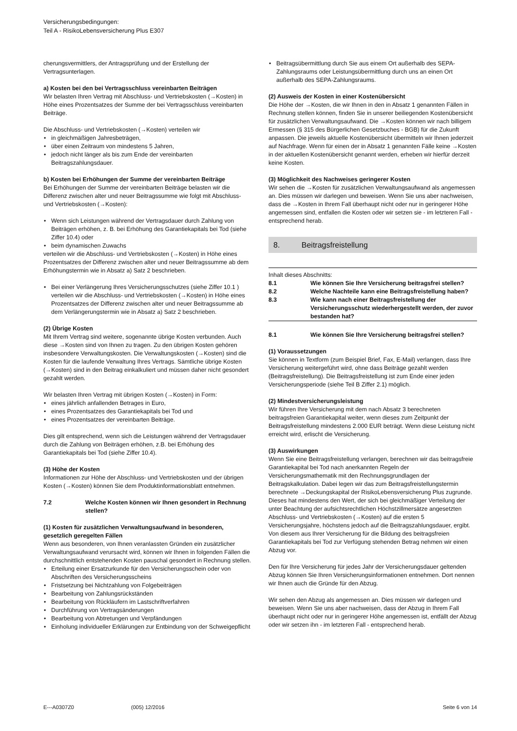Versicherungsbedingungen:
Teil A - RisikoLebensversicherung Plus E307
cherungsvermittlers, der Antragsprüfung und der Erstellung der Vertragsunterlagen.
a) Kosten bei den bei Vertragsschluss vereinbarten Beiträgen
Wir belasten Ihren Vertrag mit Abschluss- und Vertriebskosten (→Kosten) in Höhe eines Prozentsatzes der Summe der bei Vertragsschluss vereinbarten Beiträge.
Die Abschluss- und Vertriebskosten (→Kosten) verteilen wir
in gleichmäßigen Jahresbeträgen,
über einen Zeitraum von mindestens 5 Jahren,
jedoch nicht länger als bis zum Ende der vereinbarten Beitragszahlungsdauer.
b) Kosten bei Erhöhungen der Summe der vereinbarten Beiträge
Bei Erhöhungen der Summe der vereinbarten Beiträge belasten wir die Differenz zwischen alter und neuer Beitragssumme wie folgt mit Abschluss- und Vertriebskosten (→Kosten):
Wenn sich Leistungen während der Vertragsdauer durch Zahlung von Beiträgen erhöhen, z. B. bei Erhöhung des Garantiekapitals bei Tod (siehe Ziffer 10.4) oder
beim dynamischen Zuwachs
verteilen wir die Abschluss- und Vertriebskosten (→Kosten) in Höhe eines Prozentsatzes der Differenz zwischen alter und neuer Beitragssumme ab dem Erhöhungstermin wie in Absatz a) Satz 2 beschrieben.
Bei einer Verlängerung Ihres Versicherungsschutzes (siehe Ziffer 10.1 ) verteilen wir die Abschluss- und Vertriebskosten (→Kosten) in Höhe eines Prozentsatzes der Differenz zwischen alter und neuer Beitragssumme ab dem Verlängerungstermin wie in Absatz a) Satz 2 beschrieben.
(2) Übrige Kosten
Mit Ihrem Vertrag sind weitere, sogenannte übrige Kosten verbunden. Auch diese →Kosten sind von Ihnen zu tragen. Zu den übrigen Kosten gehören insbesondere Verwaltungskosten. Die Verwaltungskosten (→Kosten) sind die Kosten für die laufende Verwaltung Ihres Vertrags. Sämtliche übrige Kosten (→Kosten) sind in den Beitrag einkalkuliert und müssen daher nicht gesondert gezahlt werden.
Wir belasten Ihren Vertrag mit übrigen Kosten (→Kosten) in Form:
eines jährlich anfallenden Betrages in Euro,
eines Prozentsatzes des Garantiekapitals bei Tod und
eines Prozentsatzes der vereinbarten Beiträge.
Dies gilt entsprechend, wenn sich die Leistungen während der Vertragsdauer durch die Zahlung von Beiträgen erhöhen, z.B. bei Erhöhung des Garantiekapitals bei Tod (siehe Ziffer 10.4).
(3) Höhe der Kosten
Informationen zur Höhe der Abschluss- und Vertriebskosten und der übrigen Kosten (→Kosten) können Sie dem Produktinformationsblatt entnehmen.
7.2 Welche Kosten können wir Ihnen gesondert in Rechnung stellen?
(1) Kosten für zusätzlichen Verwaltungsaufwand in besonderen, gesetzlich geregelten Fällen
Wenn aus besonderen, von Ihnen veranlassten Gründen ein zusätzlicher Verwaltungsaufwand verursacht wird, können wir Ihnen in folgenden Fällen die durchschnittlich entstehenden Kosten pauschal gesondert in Rechnung stellen.
Erteilung einer Ersatzurkunde für den Versicherungsschein oder von Abschriften des Versicherungsscheins
Fristsetzung bei Nichtzahlung von Folgebeiträgen
Bearbeitung von Zahlungsrückständen
Bearbeitung von Rückläufern im Lastschriftverfahren
Durchführung von Vertragsänderungen
Bearbeitung von Abtretungen und Verpfändungen
Einholung individueller Erklärungen zur Entbindung von der Schweigepflicht
Beitragsübermittlung durch Sie aus einem Ort außerhalb des SEPA-Zahlungsraums oder Leistungsübermittlung durch uns an einen Ort außerhalb des SEPA-Zahlungsraums.
(2) Ausweis der Kosten in einer Kostenübersicht
Die Höhe der →Kosten, die wir Ihnen in den in Absatz 1 genannten Fällen in Rechnung stellen können, finden Sie in unserer beiliegenden Kostenübersicht für zusätzlichen Verwaltungsaufwand. Die →Kosten können wir nach billigem Ermessen (§ 315 des Bürgerlichen Gesetzbuches - BGB) für die Zukunft anpassen. Die jeweils aktuelle Kostenübersicht übermitteln wir Ihnen jederzeit auf Nachfrage. Wenn für einen der in Absatz 1 genannten Fälle keine →Kosten in der aktuellen Kostenübersicht genannt werden, erheben wir hierfür derzeit keine Kosten.
(3) Möglichkeit des Nachweises geringerer Kosten
Wir sehen die →Kosten für zusätzlichen Verwaltungsaufwand als angemessen an. Dies müssen wir darlegen und beweisen. Wenn Sie uns aber nachweisen, dass die →Kosten in Ihrem Fall überhaupt nicht oder nur in geringerer Höhe angemessen sind, entfallen die Kosten oder wir setzen sie - im letzteren Fall - entsprechend herab.
8. Beitragsfreistellung
Inhalt dieses Abschnitts:
8.1 Wie können Sie Ihre Versicherung beitragsfrei stellen?
8.2 Welche Nachteile kann eine Beitragsfreistellung haben?
8.3 Wie kann nach einer Beitragsfreistellung der Versicherungsschutz wiederhergestellt werden, der zuvor bestanden hat?
8.1 Wie können Sie Ihre Versicherung beitragsfrei stellen?
(1) Voraussetzungen
Sie können in Textform (zum Beispiel Brief, Fax, E-Mail) verlangen, dass Ihre Versicherung weitergeführt wird, ohne dass Beiträge gezahlt werden (Beitragsfreistellung). Die Beitragsfreistellung ist zum Ende einer jeden Versicherungsperiode (siehe Teil B Ziffer 2.1) möglich.
(2) Mindestversicherungsleistung
Wir führen Ihre Versicherung mit dem nach Absatz 3 berechneten beitragsfreien Garantiekapital weiter, wenn dieses zum Zeitpunkt der Beitragsfreistellung mindestens 2.000 EUR beträgt. Wenn diese Leistung nicht erreicht wird, erlischt die Versicherung.
(3) Auswirkungen
Wenn Sie eine Beitragsfreistellung verlangen, berechnen wir das beitragsfreie Garantiekapital bei Tod nach anerkannten Regeln der Versicherungsmathematik mit den Rechnungsgrundlagen der Beitragskalkulation. Dabei legen wir das zum Beitragsfreistellungstermin berechnete →Deckungskapital der RisikoLebensversicherung Plus zugrunde. Dieses hat mindestens den Wert, der sich bei gleichmäßiger Verteilung der unter Beachtung der aufsichtsrechtlichen Höchstzillmersätze angesetzten Abschluss- und Vertriebskosten (→Kosten) auf die ersten 5 Versicherungsjahre, höchstens jedoch auf die Beitragszahlungsdauer, ergibt. Von diesem aus Ihrer Versicherung für die Bildung des beitragsfreien Garantiekapitals bei Tod zur Verfügung stehenden Betrag nehmen wir einen Abzug vor.
Den für Ihre Versicherung für jedes Jahr der Versicherungsdauer geltenden Abzug können Sie Ihren Versicherungsinformationen entnehmen. Dort nennen wir Ihnen auch die Gründe für den Abzug.
Wir sehen den Abzug als angemessen an. Dies müssen wir darlegen und beweisen. Wenn Sie uns aber nachweisen, dass der Abzug in Ihrem Fall überhaupt nicht oder nur in geringerer Höhe angemessen ist, entfällt der Abzug oder wir setzen ihn - im letzteren Fall - entsprechend herab.
E---A0307Z0 (005) 12/2016 Seite 6 von 14